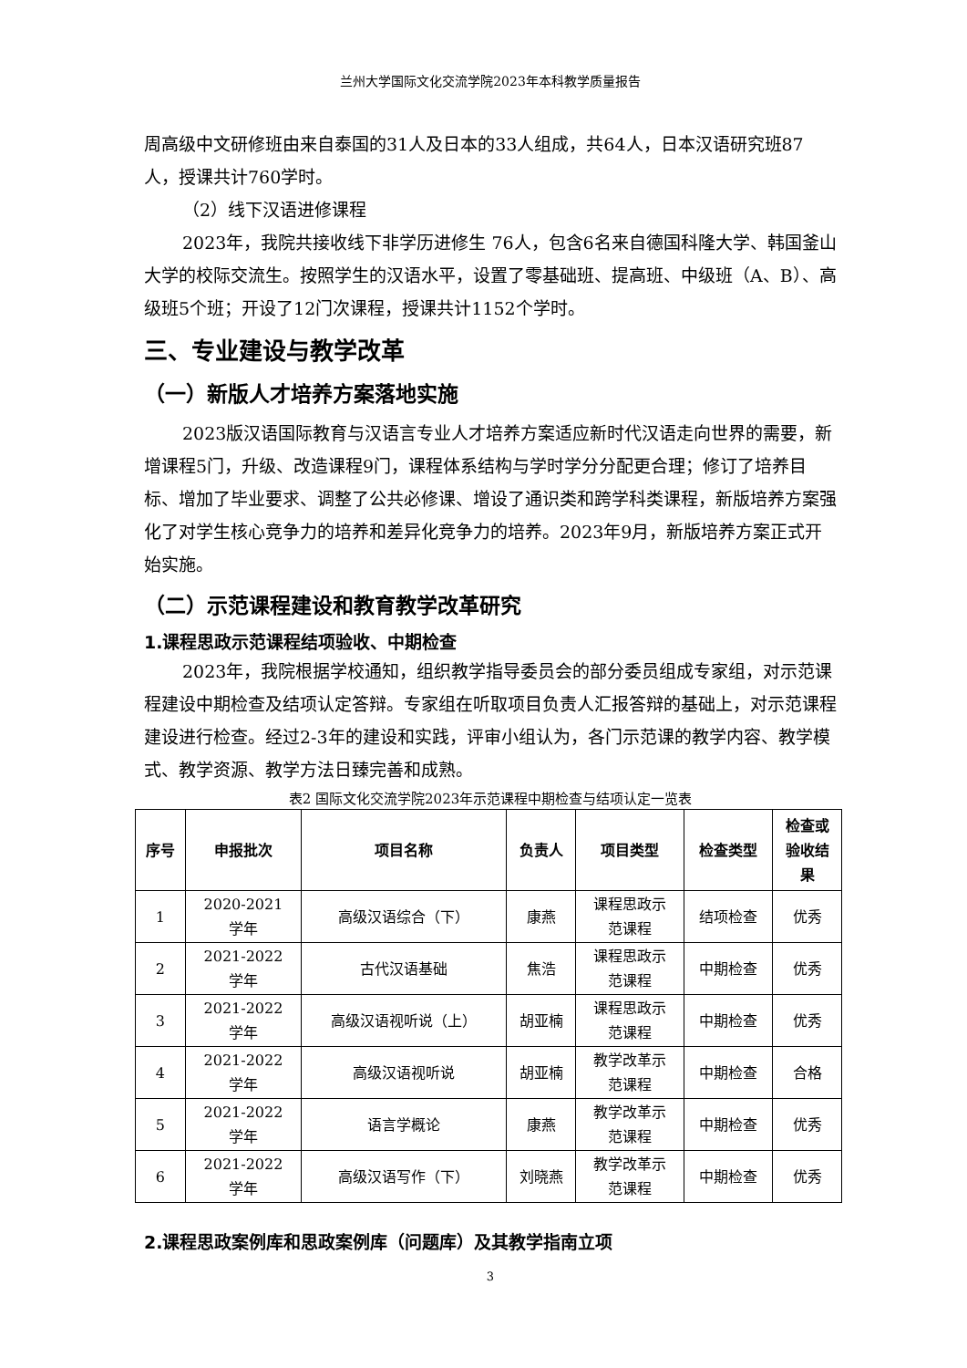兰州大学国际文化交流学院2023年本科教学质量报告
周高级中文研修班由来自泰国的31人及日本的33人组成，共64人，日本汉语研究班87人，授课共计760学时。
（2）线下汉语进修课程
2023年，我院共接收线下非学历进修生 76人，包含6名来自德国科隆大学、韩国釜山大学的校际交流生。按照学生的汉语水平，设置了零基础班、提高班、中级班（A、B）、高级班5个班；开设了12门次课程，授课共计1152个学时。
三、专业建设与教学改革
（一）新版人才培养方案落地实施
2023版汉语国际教育与汉语言专业人才培养方案适应新时代汉语走向世界的需要，新增课程5门，升级、改造课程9门，课程体系结构与学时学分分配更合理；修订了培养目标、增加了毕业要求、调整了公共必修课、增设了通识类和跨学科类课程，新版培养方案强化了对学生核心竞争力的培养和差异化竞争力的培养。2023年9月，新版培养方案正式开始实施。
（二）示范课程建设和教育教学改革研究
1.课程思政示范课程结项验收、中期检查
2023年，我院根据学校通知，组织教学指导委员会的部分委员组成专家组，对示范课程建设中期检查及结项认定答辩。专家组在听取项目负责人汇报答辩的基础上，对示范课程建设进行检查。经过2-3年的建设和实践，评审小组认为，各门示范课的教学内容、教学模式、教学资源、教学方法日臻完善和成熟。
表2 国际文化交流学院2023年示范课程中期检查与结项认定一览表
| 序号 | 申报批次 | 项目名称 | 负责人 | 项目类型 | 检查类型 | 检查或 验收结 果 |
| --- | --- | --- | --- | --- | --- | --- |
| 1 | 2020-2021 学年 | 高级汉语综合（下） | 康燕 | 课程思政示 范课程 | 结项检查 | 优秀 |
| 2 | 2021-2022 学年 | 古代汉语基础 | 焦浩 | 课程思政示 范课程 | 中期检查 | 优秀 |
| 3 | 2021-2022 学年 | 高级汉语视听说（上） | 胡亚楠 | 课程思政示 范课程 | 中期检查 | 优秀 |
| 4 | 2021-2022 学年 | 高级汉语视听说 | 胡亚楠 | 教学改革示 范课程 | 中期检查 | 合格 |
| 5 | 2021-2022 学年 | 语言学概论 | 康燕 | 教学改革示 范课程 | 中期检查 | 优秀 |
| 6 | 2021-2022 学年 | 高级汉语写作（下） | 刘晓燕 | 教学改革示 范课程 | 中期检查 | 优秀 |
2.课程思政案例库和思政案例库（问题库）及其教学指南立项
3